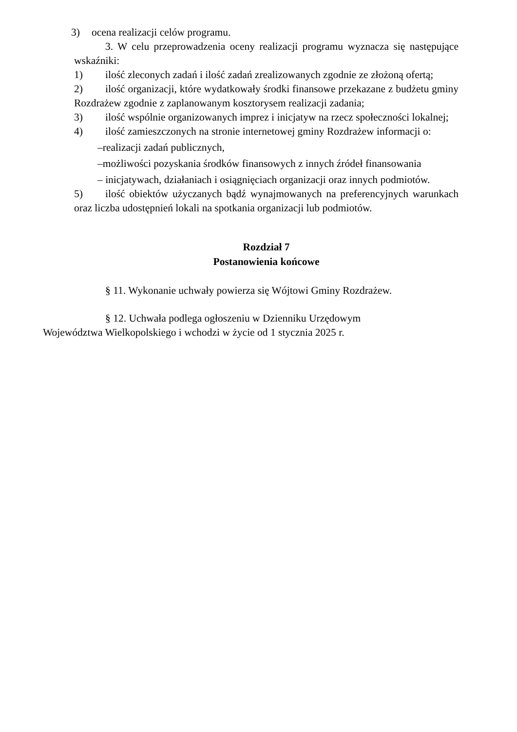3) ocena realizacji celów programu.
3. W celu przeprowadzenia oceny realizacji programu wyznacza się następujące wskaźniki:
1) ilość zleconych zadań i ilość zadań zrealizowanych zgodnie ze złożoną ofertą;
2) ilość organizacji, które wydatkowały środki finansowe przekazane z budżetu gminy Rozdrażew zgodnie z zaplanowanym kosztorysem realizacji zadania;
3) ilość wspólnie organizowanych imprez i inicjatyw na rzecz społeczności lokalnej;
4) ilość zamieszczonych na stronie internetowej gminy Rozdrażew informacji o:
–realizacji zadań publicznych,
–możliwości pozyskania środków finansowych z innych źródeł finansowania
– inicjatywach, działaniach i osiągnięciach organizacji oraz innych podmiotów.
5) ilość obiektów użyczanych bądź wynajmowanych na preferencyjnych warunkach oraz liczba udostępnień lokali na spotkania organizacji lub podmiotów.
Rozdział 7
Postanowienia końcowe
§ 11. Wykonanie uchwały powierza się Wójtowi Gminy Rozdrażew.
§ 12. Uchwała podlega ogłoszeniu w Dzienniku Urzędowym
Województwa Wielkopolskiego i wchodzi w życie od 1 stycznia 2025 r.